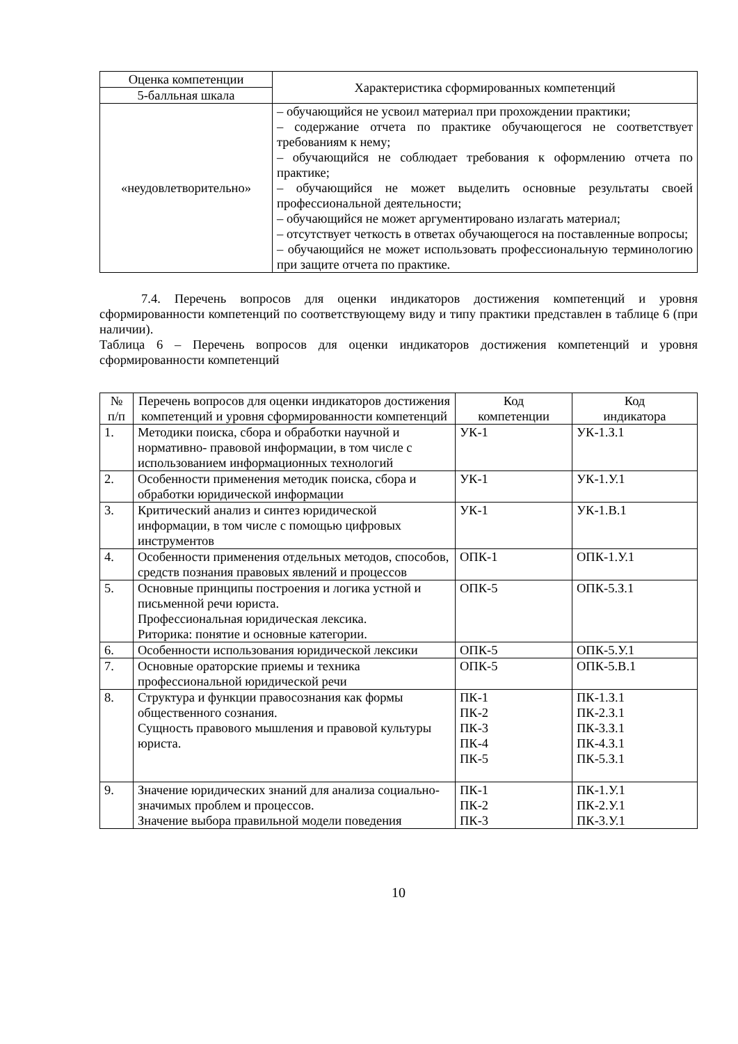| Оценка компетенции | Характеристика сформированных компетенций |
| --- | --- |
| 5-балльная шкала | |
| «неудовлетворительно» | – обучающийся не усвоил материал при прохождении практики; – содержание отчета по практике обучающегося не соответствует требованиям к нему; – обучающийся не соблюдает требования к оформлению отчета по практике; – обучающийся не может выделить основные результаты своей профессиональной деятельности; – обучающийся не может аргументировано излагать материал; – отсутствует четкость в ответах обучающегося на поставленные вопросы; – обучающийся не может использовать профессиональную терминологию при защите отчета по практике. |
7.4. Перечень вопросов для оценки индикаторов достижения компетенций и уровня сформированности компетенций по соответствующему виду и типу практики представлен в таблице 6 (при наличии).
Таблица 6 – Перечень вопросов для оценки индикаторов достижения компетенций и уровня сформированности компетенций
| № п/п | Перечень вопросов для оценки индикаторов достижения компетенций и уровня сформированности компетенций | Код компетенции | Код индикатора |
| --- | --- | --- | --- |
| 1. | Методики поиска, сбора и обработки научной и нормативно- правовой информации, в том числе с использованием информационных технологий | УК-1 | УК-1.З.1 |
| 2. | Особенности применения методик поиска, сбора и обработки юридической информации | УК-1 | УК-1.У.1 |
| 3. | Критический анализ и синтез юридической информации, в том числе с помощью цифровых инструментов | УК-1 | УК-1.В.1 |
| 4. | Особенности применения отдельных методов, способов, средств познания правовых явлений и процессов | ОПК-1 | ОПК-1.У.1 |
| 5. | Основные принципы построения и логика устной и письменной речи юриста. Профессиональная юридическая лексика. Риторика: понятие и основные категории. | ОПК-5 | ОПК-5.З.1 |
| 6. | Особенности использования юридической лексики | ОПК-5 | ОПК-5.У.1 |
| 7. | Основные ораторские приемы и техника профессиональной юридической речи | ОПК-5 | ОПК-5.В.1 |
| 8. | Структура и функции правосознания как формы общественного сознания. Сущность правового мышления и правовой культуры юриста. | ПК-1 ПК-2 ПК-3 ПК-4 ПК-5 | ПК-1.З.1 ПК-2.З.1 ПК-3.З.1 ПК-4.З.1 ПК-5.З.1 |
| 9. | Значение юридических знаний для анализа социально-значимых проблем и процессов. Значение выбора правильной модели поведения | ПК-1 ПК-2 ПК-3 | ПК-1.У.1 ПК-2.У.1 ПК-3.У.1 |
10